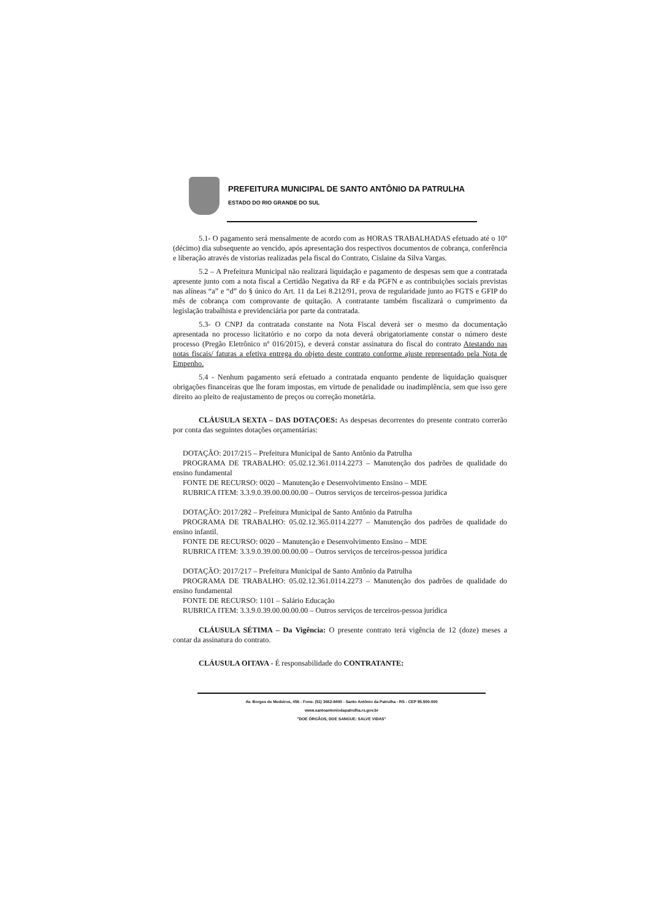PREFEITURA MUNICIPAL DE SANTO ANTÔNIO DA PATRULHA
ESTADO DO RIO GRANDE DO SUL
5.1- O pagamento será mensalmente de acordo com as HORAS TRABALHADAS efetuado até o 10º (décimo) dia subsequente ao vencido, após apresentação dos respectivos documentos de cobrança, conferência e liberação através de vistorias realizadas pela fiscal do Contrato, Cislaine da Silva Vargas.
5.2 – A Prefeitura Municipal não realizará liquidação e pagamento de despesas sem que a contratada apresente junto com a nota fiscal a Certidão Negativa da RF e da PGFN e as contribuições sociais previstas nas alíneas “a” e “d” do § único do Art. 11 da Lei 8.212/91, prova de regularidade junto ao FGTS e GFIP do mês de cobrança com comprovante de quitação. A contratante também fiscalizará o cumprimento da legislação trabalhista e previdenciária por parte da contratada.
5.3- O CNPJ da contratada constante na Nota Fiscal deverá ser o mesmo da documentação apresentada no processo licitatório e no corpo da nota deverá obrigatoriamente constar o número deste processo (Pregão Eletrônico nº 016/2015), e deverá constar assinatura do fiscal do contrato Atestando nas notas fiscais/ faturas a efetiva entrega do objeto deste contrato conforme ajuste representado pela Nota de Empenho.
5.4 - Nenhum pagamento será efetuado a contratada enquanto pendente de liquidação quaisquer obrigações financeiras que lhe foram impostas, em virtude de penalidade ou inadimplência, sem que isso gere direito ao pleito de reajustamento de preços ou correção monetária.
CLÁUSULA SEXTA – DAS DOTAÇOES: As despesas decorrentes do presente contrato correrão por conta das seguintes dotações orçamentárias:
DOTAÇÃO: 2017/215 – Prefeitura Municipal de Santo Antônio da Patrulha
PROGRAMA DE TRABALHO: 05.02.12.361.0114.2273 – Manutenção dos padrões de qualidade do ensino fundamental
FONTE DE RECURSO: 0020 – Manutenção e Desenvolvimento Ensino – MDE
RUBRICA ITEM: 3.3.9.0.39.00.00.00.00 – Outros serviços de terceiros-pessoa jurídica
DOTAÇÃO: 2017/282 – Prefeitura Municipal de Santo Antônio da Patrulha
PROGRAMA DE TRABALHO: 05.02.12.365.0114.2277 – Manutenção dos padrões de qualidade do ensino infantil.
FONTE DE RECURSO: 0020 – Manutenção e Desenvolvimento Ensino – MDE
RUBRICA ITEM: 3.3.9.0.39.00.00.00.00 – Outros serviços de terceiros-pessoa jurídica
DOTAÇÃO: 2017/217 – Prefeitura Municipal de Santo Antônio da Patrulha
PROGRAMA DE TRABALHO: 05.02.12.361.0114.2273 – Manutenção dos padrões de qualidade do ensino fundamental
FONTE DE RECURSO: 1101 – Salário Educação
RUBRICA ITEM: 3.3.9.0.39.00.00.00.00 – Outros serviços de terceiros-pessoa jurídica
CLÁUSULA SÉTIMA – Da Vigência: O presente contrato terá vigência de 12 (doze) meses a contar da assinatura do contrato.
CLÁUSULA OITAVA - É responsabilidade do CONTRATANTE:
Av. Borges de Medeiros, 456 - Fone: (51) 3662-8400 - Santo Antônio da Patrulha - RS - CEP 95.500-000
www.santoantoniodapatrulha.rs.gov.br
"DOE ÓRGÃOS, DOE SANGUE: SALVE VIDAS"